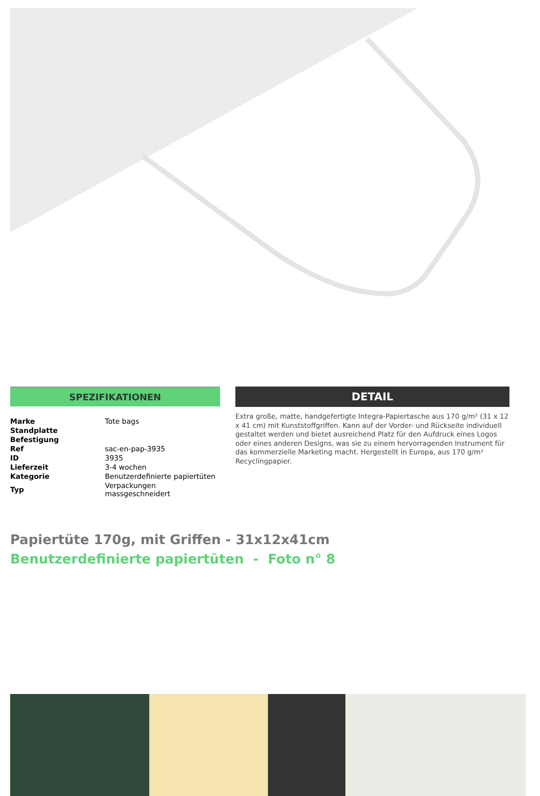SPEZIFIKATIONEN
| Marke | Tote bags |
| Standplatte | |
| Befestigung | |
| Ref | sac-en-pap-3935 |
| ID | 3935 |
| Lieferzeit | 3-4 wochen |
| Kategorie | Benutzerdefinierte papiertüten |
| Typ | Verpackungen massgeschneidert |
DETAIL
Extra große, matte, handgefertigte Integra-Papiertasche aus 170 g/m² (31 x 12 x 41 cm) mit Kunststoffgriffen. Kann auf der Vorder- und Rückseite individuell gestaltet werden und bietet ausreichend Platz für den Aufdruck eines Logos oder eines anderen Designs, was sie zu einem hervorragenden Instrument für das kommerzielle Marketing macht. Hergestellt in Europa, aus 170 g/m² Recyclingpapier.
Papiertüte 170g, mit Griffen - 31x12x41cm
Benutzerdefinierte papiertüten - Foto n° 8